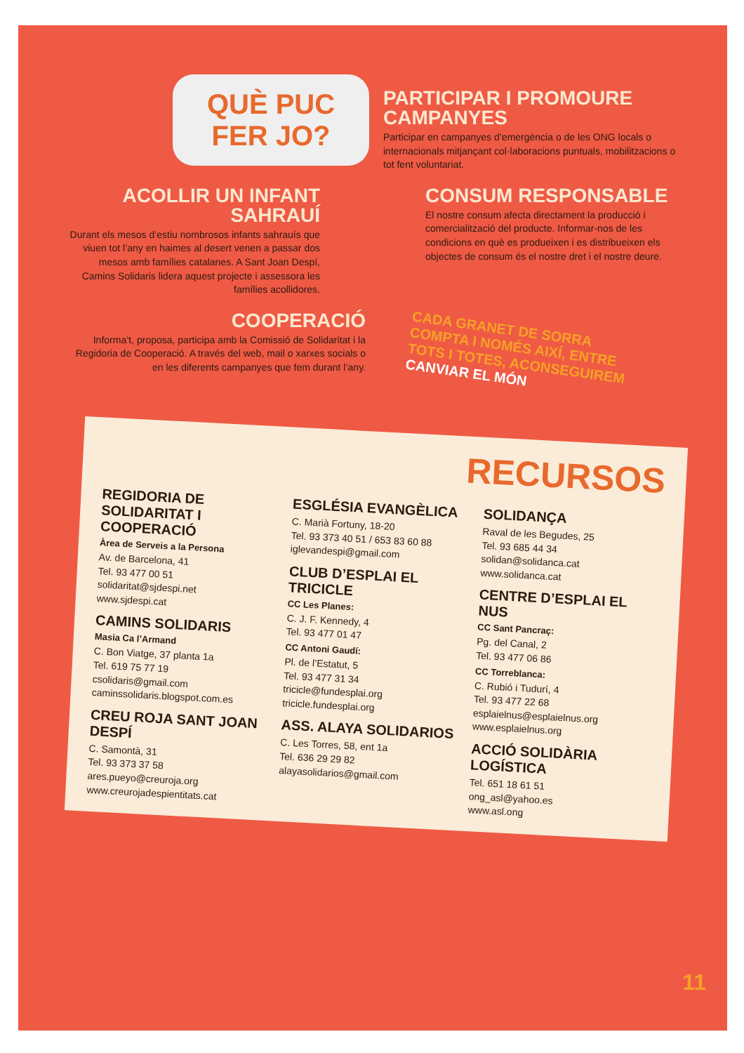QUÈ PUC FER JO?
PARTICIPAR I PROMOURE CAMPANYES
Participar en campanyes d’emergència o de les ONG locals o internacionals mitjançant col·laboracions puntuals, mobilitzacions o tot fent voluntariat.
ACOLLIR UN INFANT SAHRAUÍ
Durant els mesos d’estiu nombrosos infants sahrauís que viuen tot l’any en haimes al desert venen a passar dos mesos amb famílies catalanes. A Sant Joan Despí, Camins Solidaris lidera aquest projecte i assessora les famílies acollidores.
CONSUM RESPONSABLE
El nostre consum afecta directament la producció i comercialització del producte. Informar-nos de les condicions en què es produeixen i es distribueixen els objectes de consum és el nostre dret i el nostre deure.
COOPERACIÓ
Informa’t, proposa, participa amb la Comissió de Solidaritat i la Regidoria de Cooperació. A través del web, mail o xarxes socials o en les diferents campanyes que fem durant l’any.
CADA GRANET DE SORRA COMPTA I NOMÉS AIXÍ, ENTRE TOTS I TOTES, ACONSEGUIREM CANVIAR EL MÓN
RECURSOS
REGIDORIA DE SOLIDARITAT I COOPERACIÓ
Àrea de Serveis a la Persona
Av. de Barcelona, 41
Tel. 93 477 00 51
solidaritat@sjdespi.net
www.sjdespi.cat
CAMINS SOLIDARIS
Masia Ca l’Armand
C. Bon Viatge, 37 planta 1a
Tel. 619 75 77 19
csolidaris@gmail.com
caminssolidaris.blogspot.com.es
CREU ROJA SANT JOAN DESPÍ
C. Samontà, 31
Tel. 93 373 37 58
ares.pueyo@creuroja.org
www.creurojadespientitats.cat
ESGLÉSIA EVANGÈLICA
C. Marià Fortuny, 18-20
Tel. 93 373 40 51 / 653 83 60 88
iglevandespi@gmail.com
CLUB D’ESPLAI EL TRICICLE
CC Les Planes:
C. J. F. Kennedy, 4
Tel. 93 477 01 47
CC Antoni Gaudí:
Pl. de l’Estatut, 5
Tel. 93 477 31 34
tricicle@fundesplai.org
tricicle.fundesplai.org
ASS. ALAYA SOLIDARIOS
C. Les Torres, 58, ent 1a
Tel. 636 29 29 82
alayasolidarios@gmail.com
SOLIDANÇA
Raval de les Begudes, 25
Tel. 93 685 44 34
solidan@solidanca.cat
www.solidanca.cat
CENTRE D’ESPLAI EL NUS
CC Sant Pancraç:
Pg. del Canal, 2
Tel. 93 477 06 86
CC Torreblanca:
C. Rubió i Tudurí, 4
Tel. 93 477 22 68
esplaielnus@esplaielnus.org
www.esplaielnus.org
ACCIÓ SOLIDÀRIA LOGÍSTICA
Tel. 651 18 61 51
ong_asl@yahoo.es
www.asl.ong
11